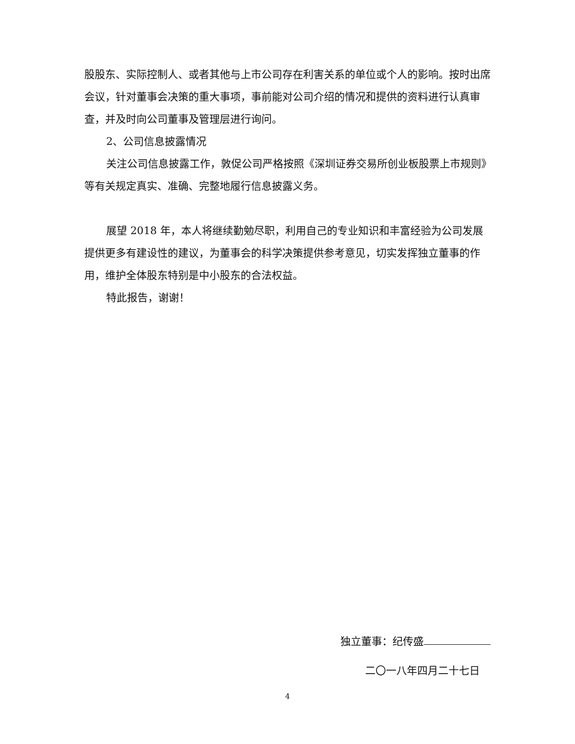股股东、实际控制人、或者其他与上市公司存在利害关系的单位或个人的影响。按时出席会议，针对董事会决策的重大事项，事前能对公司介绍的情况和提供的资料进行认真审查，并及时向公司董事及管理层进行询问。
2、公司信息披露情况
关注公司信息披露工作，敦促公司严格按照《深圳证券交易所创业板股票上市规则》等有关规定真实、准确、完整地履行信息披露义务。
展望 2018 年，本人将继续勤勉尽职，利用自己的专业知识和丰富经验为公司发展提供更多有建设性的建议，为董事会的科学决策提供参考意见，切实发挥独立董事的作用，维护全体股东特别是中小股东的合法权益。
特此报告，谢谢！
独立董事：纪传盛
二〇一八年四月二十七日
4